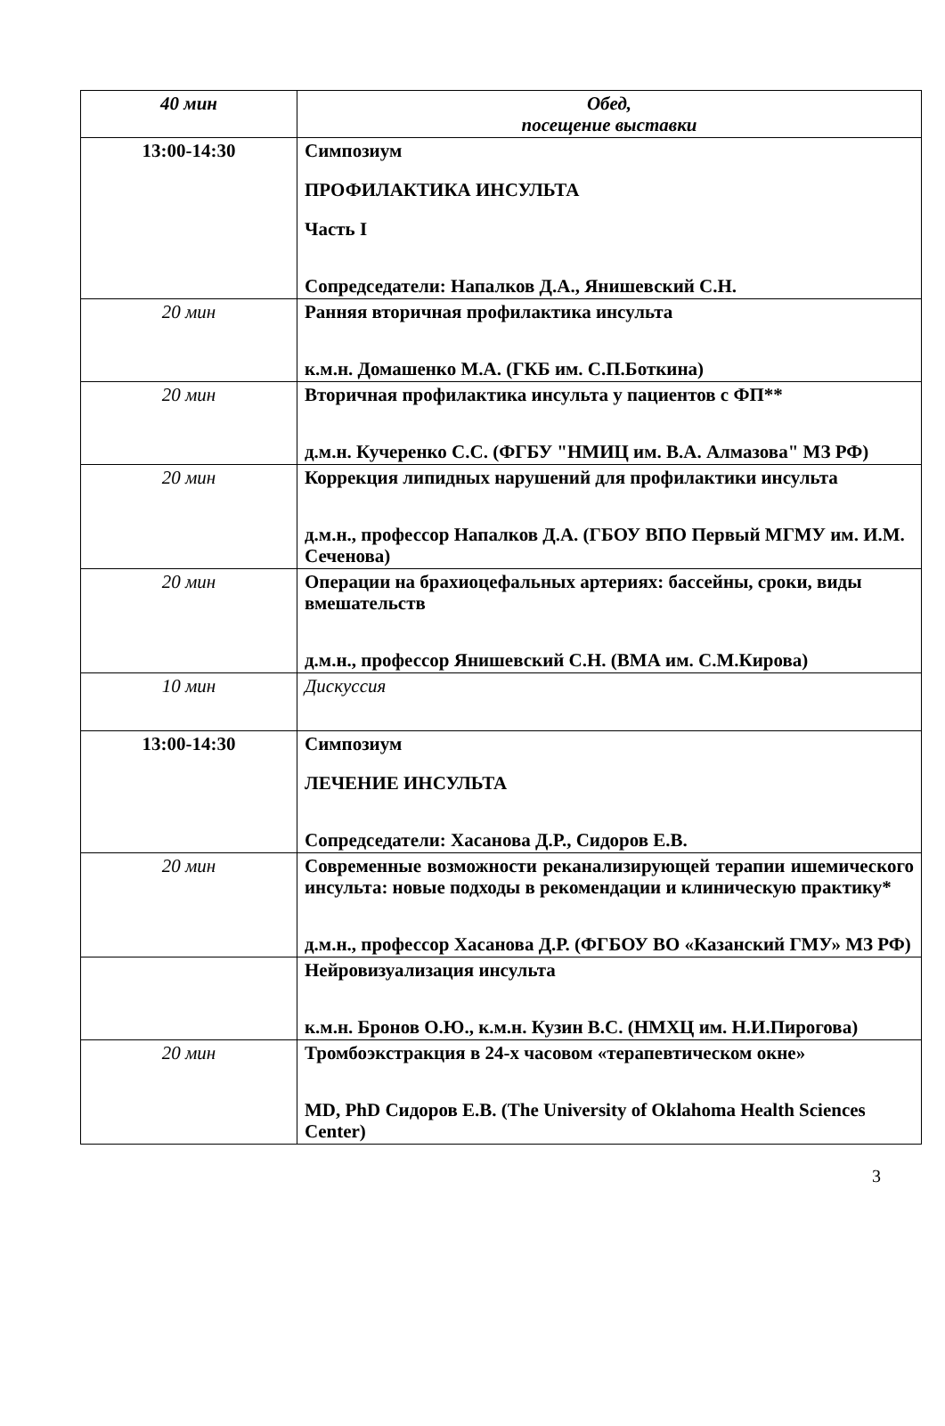| 40 мин | Обед, посещение выставки |
| 13:00-14:30 | Симпозиум ПРОФИЛАКТИКА ИНСУЛЬТА Часть I Сопредседатели: Напалков Д.А., Янишевский С.Н. |
| 20 мин | Ранняя вторичная профилактика инсульта к.м.н. Домашенко М.А. (ГКБ им. С.П.Боткина) |
| 20 мин | Вторичная профилактика инсульта у пациентов с ФП** д.м.н. Кучеренко С.С. (ФГБУ "НМИЦ им. В.А. Алмазова" МЗ РФ) |
| 20 мин | Коррекция липидных нарушений для профилактики инсульта д.м.н., профессор Напалков Д.А. (ГБОУ ВПО Первый МГМУ им. И.М. Сеченова) |
| 20 мин | Операции на брахиоцефальных артериях: бассейны, сроки, виды вмешательств д.м.н., профессор Янишевский С.Н. (ВМА им. С.М.Кирова) |
| 10 мин | Дискуссия |
| 13:00-14:30 | Симпозиум ЛЕЧЕНИЕ ИНСУЛЬТА Сопредседатели: Хасанова Д.Р., Сидоров Е.В. |
| 20 мин | Современные возможности реканализирующей терапии ишемического инсульта: новые подходы в рекомендации и клиническую практику* д.м.н., профессор Хасанова Д.Р. (ФГБОУ ВО «Казанский ГМУ» МЗ РФ) |
| | Нейровизуализация инсульта к.м.н. Бронов О.Ю., к.м.н. Кузин В.С. (НМХЦ им. Н.И.Пирогова) |
| 20 мин | Тромбоэкстракция в 24-х часовом «терапевтическом окне» MD, PhD Сидоров Е.В. (The University of Oklahoma Health Sciences Center) |
3